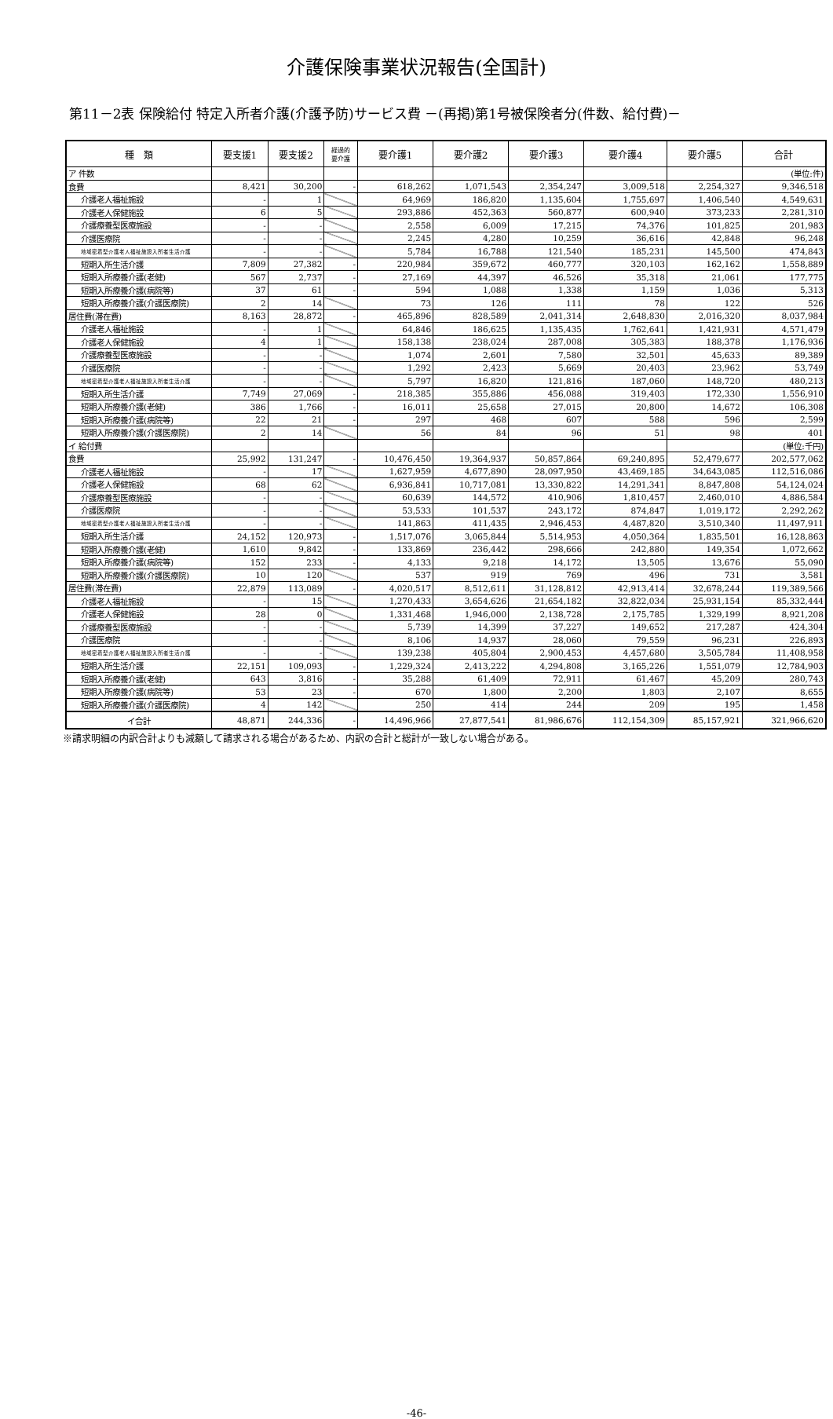介護保険事業状況報告(全国計)
第11－2表 保険給付 特定入所者介護(介護予防)サービス費 －(再掲)第1号被保険者分(件数、給付費)－
| 種 類 | 要支援1 | 要支援2 | 経過的 要介護 | 要介護1 | 要介護2 | 要介護3 | 要介護4 | 要介護5 | 合計 |
| --- | --- | --- | --- | --- | --- | --- | --- | --- | --- |
| ア 件数 | | | | | | | | | (単位:件) |
| 食費 | 8,421 | 30,200 | - | 618,262 | 1,071,543 | 2,354,247 | 3,009,518 | 2,254,327 | 9,346,518 |
| 介護老人福祉施設 | - | 1 | | 64,969 | 186,820 | 1,135,604 | 1,755,697 | 1,406,540 | 4,549,631 |
| 介護老人保健施設 | 6 | 5 | | 293,886 | 452,363 | 560,877 | 600,940 | 373,233 | 2,281,310 |
| 介護療養型医療施設 | - | - | | 2,558 | 6,009 | 17,215 | 74,376 | 101,825 | 201,983 |
| 介護医療院 | - | - | | 2,245 | 4,280 | 10,259 | 36,616 | 42,848 | 96,248 |
| 地域密着型介護老人福祉施設入所者生活介護 | - | - | | 5,784 | 16,788 | 121,540 | 185,231 | 145,500 | 474,843 |
| 短期入所生活介護 | 7,809 | 27,382 | - | 220,984 | 359,672 | 460,777 | 320,103 | 162,162 | 1,558,889 |
| 短期入所療養介護(老健) | 567 | 2,737 | - | 27,169 | 44,397 | 46,526 | 35,318 | 21,061 | 177,775 |
| 短期入所療養介護(病院等) | 37 | 61 | - | 594 | 1,088 | 1,338 | 1,159 | 1,036 | 5,313 |
| 短期入所療養介護(介護医療院) | 2 | 14 | | 73 | 126 | 111 | 78 | 122 | 526 |
| 居住費(滞在費) | 8,163 | 28,872 | - | 465,896 | 828,589 | 2,041,314 | 2,648,830 | 2,016,320 | 8,037,984 |
| 介護老人福祉施設 | - | 1 | | 64,846 | 186,625 | 1,135,435 | 1,762,641 | 1,421,931 | 4,571,479 |
| 介護老人保健施設 | 4 | 1 | | 158,138 | 238,024 | 287,008 | 305,383 | 188,378 | 1,176,936 |
| 介護療養型医療施設 | - | - | | 1,074 | 2,601 | 7,580 | 32,501 | 45,633 | 89,389 |
| 介護医療院 | - | - | | 1,292 | 2,423 | 5,669 | 20,403 | 23,962 | 53,749 |
| 地域密着型介護老人福祉施設入所者生活介護 | - | - | | 5,797 | 16,820 | 121,816 | 187,060 | 148,720 | 480,213 |
| 短期入所生活介護 | 7,749 | 27,069 | - | 218,385 | 355,886 | 456,088 | 319,403 | 172,330 | 1,556,910 |
| 短期入所療養介護(老健) | 386 | 1,766 | - | 16,011 | 25,658 | 27,015 | 20,800 | 14,672 | 106,308 |
| 短期入所療養介護(病院等) | 22 | 21 | - | 297 | 468 | 607 | 588 | 596 | 2,599 |
| 短期入所療養介護(介護医療院) | 2 | 14 | | 56 | 84 | 96 | 51 | 98 | 401 |
| イ 給付費 | | | | | | | | | (単位:千円) |
| 食費 | 25,992 | 131,247 | - | 10,476,450 | 19,364,937 | 50,857,864 | 69,240,895 | 52,479,677 | 202,577,062 |
| 介護老人福祉施設 | - | 17 | | 1,627,959 | 4,677,890 | 28,097,950 | 43,469,185 | 34,643,085 | 112,516,086 |
| 介護老人保健施設 | 68 | 62 | | 6,936,841 | 10,717,081 | 13,330,822 | 14,291,341 | 8,847,808 | 54,124,024 |
| 介護療養型医療施設 | - | - | | 60,639 | 144,572 | 410,906 | 1,810,457 | 2,460,010 | 4,886,584 |
| 介護医療院 | - | - | | 53,533 | 101,537 | 243,172 | 874,847 | 1,019,172 | 2,292,262 |
| 地域密着型介護老人福祉施設入所者生活介護 | - | - | | 141,863 | 411,435 | 2,946,453 | 4,487,820 | 3,510,340 | 11,497,911 |
| 短期入所生活介護 | 24,152 | 120,973 | - | 1,517,076 | 3,065,844 | 5,514,953 | 4,050,364 | 1,835,501 | 16,128,863 |
| 短期入所療養介護(老健) | 1,610 | 9,842 | - | 133,869 | 236,442 | 298,666 | 242,880 | 149,354 | 1,072,662 |
| 短期入所療養介護(病院等) | 152 | 233 | - | 4,133 | 9,218 | 14,172 | 13,505 | 13,676 | 55,090 |
| 短期入所療養介護(介護医療院) | 10 | 120 | | 537 | 919 | 769 | 496 | 731 | 3,581 |
| 居住費(滞在費) | 22,879 | 113,089 | - | 4,020,517 | 8,512,611 | 31,128,812 | 42,913,414 | 32,678,244 | 119,389,566 |
| 介護老人福祉施設 | - | 15 | | 1,270,433 | 3,654,626 | 21,654,182 | 32,822,034 | 25,931,154 | 85,332,444 |
| 介護老人保健施設 | 28 | 0 | | 1,331,468 | 1,946,000 | 2,138,728 | 2,175,785 | 1,329,199 | 8,921,208 |
| 介護療養型医療施設 | - | - | | 5,739 | 14,399 | 37,227 | 149,652 | 217,287 | 424,304 |
| 介護医療院 | - | - | | 8,106 | 14,937 | 28,060 | 79,559 | 96,231 | 226,893 |
| 地域密着型介護老人福祉施設入所者生活介護 | - | - | | 139,238 | 405,804 | 2,900,453 | 4,457,680 | 3,505,784 | 11,408,958 |
| 短期入所生活介護 | 22,151 | 109,093 | - | 1,229,324 | 2,413,222 | 4,294,808 | 3,165,226 | 1,551,079 | 12,784,903 |
| 短期入所療養介護(老健) | 643 | 3,816 | - | 35,288 | 61,409 | 72,911 | 61,467 | 45,209 | 280,743 |
| 短期入所療養介護(病院等) | 53 | 23 | - | 670 | 1,800 | 2,200 | 1,803 | 2,107 | 8,655 |
| 短期入所療養介護(介護医療院) | 4 | 142 | | 250 | 414 | 244 | 209 | 195 | 1,458 |
| イ合計 | 48,871 | 244,336 | - | 14,496,966 | 27,877,541 | 81,986,676 | 112,154,309 | 85,157,921 | 321,966,620 |
※請求明細の内訳合計よりも減額して請求される場合があるため、内訳の合計と総計が一致しない場合がある。
-46-